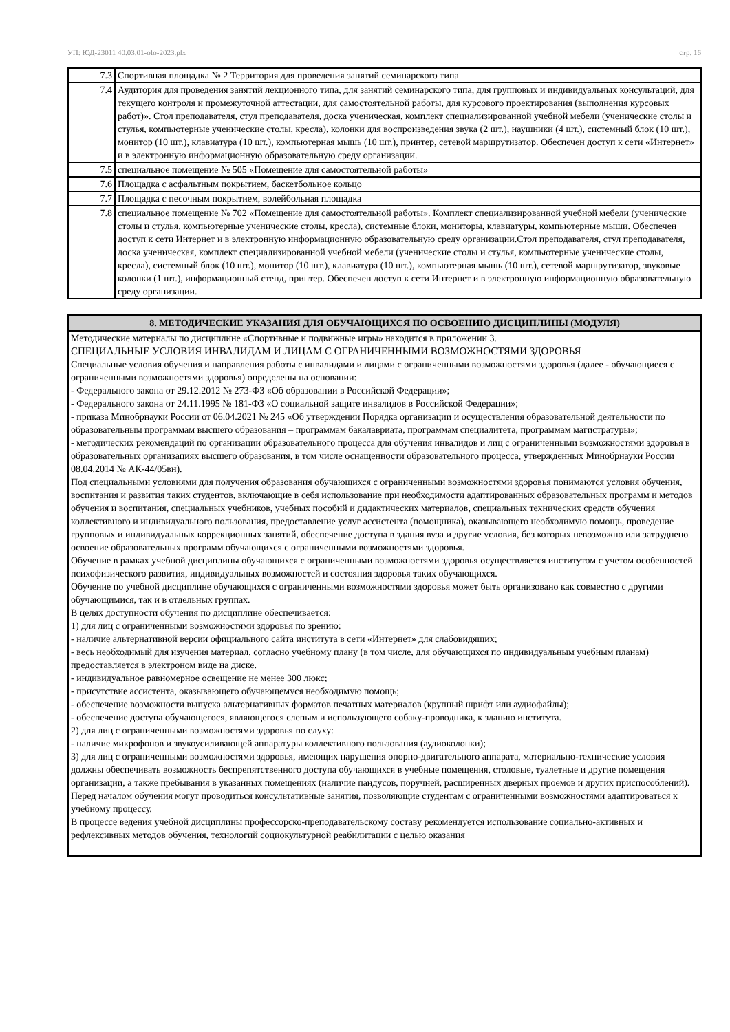УП: ЮД-23011 40.03.01-ofo-2023.plx стр. 16
| 7.3 | Спортивная площадка № 2 Территория для проведения занятий семинарского типа |
| 7.4 | Аудитория для проведения занятий лекционного типа, для занятий семинарского типа, для групповых и индивидуальных консультаций, для текущего контроля и промежуточной аттестации, для самостоятельной работы, для курсового проектирования (выполнения курсовых работ)». Стол преподавателя, стул преподавателя, доска ученическая, комплект специализированной учебной мебели (ученические столы и стулья, компьютерные ученические столы, кресла), колонки для воспроизведения звука (2 шт.), наушники (4 шт.), системный блок (10 шт.), монитор (10 шт.), клавиатура (10 шт.), компьютерная мышь (10 шт.), принтер, сетевой маршрутизатор. Обеспечен доступ к сети «Интернет» и в электронную информационную образовательную среду организации. |
| 7.5 | специальное помещение № 505 «Помещение для самостоятельной работы» |
| 7.6 | Площадка с асфальтным покрытием, баскетбольное кольцо |
| 7.7 | Площадка с песочным покрытием, волейбольная площадка |
| 7.8 | специальное помещение № 702 «Помещение для самостоятельной работы». Комплект специализированной учебной мебели (ученические столы и стулья, компьютерные ученические столы, кресла), системные блоки, мониторы, клавиатуры, компьютерные мыши. Обеспечен доступ к сети Интернет и в электронную информационную образовательную среду организации.Стол преподавателя, стул преподавателя, доска ученическая, комплект специализированной учебной мебели (ученические столы и стулья, компьютерные ученические столы, кресла), системный блок (10 шт.), монитор (10 шт.), клавиатура (10 шт.), компьютерная мышь (10 шт.), сетевой маршрутизатор, звуковые колонки (1 шт.), информационный стенд, принтер. Обеспечен доступ к сети Интернет и в электронную информационную образовательную среду организации. |
| 8. МЕТОДИЧЕСКИЕ УКАЗАНИЯ ДЛЯ ОБУЧАЮЩИХСЯ ПО ОСВОЕНИЮ ДИСЦИПЛИНЫ (МОДУЛЯ) |
| --- |
| Методические материалы по дисциплине «Спортивные и подвижные игры» находится в приложении 3. СПЕЦИАЛЬНЫЕ УСЛОВИЯ ИНВАЛИДАМ И ЛИЦАМ С ОГРАНИЧЕННЫМИ ВОЗМОЖНОСТЯМИ ЗДОРОВЬЯ Специальные условия обучения и направления работы с инвалидами и лицами с ограниченными возможностями здоровья (далее - обучающиеся с ограниченными возможностями здоровья) определены на основании: - Федерального закона от 29.12.2012 № 273-ФЗ «Об образовании в Российской Федерации»; - Федерального закона от 24.11.1995 № 181-ФЗ «О социальной защите инвалидов в Российской Федерации»; - приказа Минобрнауки России от 06.04.2021 № 245 «Об утверждении Порядка организации и осуществления образовательной деятельности по образовательным программам высшего образования – программам бакалавриата, программам специалитета, программам магистратуры»; - методических рекомендаций по организации образовательного процесса для обучения инвалидов и лиц с ограниченными возможностями здоровья в образовательных организациях высшего образования, в том числе оснащенности образовательного процесса, утвержденных Минобрнауки России 08.04.2014 № АК-44/05вн). Под специальными условиями для получения образования обучающихся с ограниченными возможностями здоровья понимаются условия обучения, воспитания и развития таких студентов, включающие в себя использование при необходимости адаптированных образовательных программ и методов обучения и воспитания, специальных учебников, учебных пособий и дидактических материалов, специальных технических средств обучения коллективного и индивидуального пользования, предоставление услуг ассистента (помощника), оказывающего необходимую помощь, проведение групповых и индивидуальных коррекционных занятий, обеспечение доступа в здания вуза и другие условия, без которых невозможно или затруднено освоение образовательных программ обучающихся с ограниченными возможностями здоровья. Обучение в рамках учебной дисциплины обучающихся с ограниченными возможностями здоровья осуществляется институтом с учетом особенностей психофизического развития, индивидуальных возможностей и состояния здоровья таких обучающихся. Обучение по учебной дисциплине обучающихся с ограниченными возможностями здоровья может быть организовано как совместно с другими обучающимися, так и в отдельных группах. В целях доступности обучения по дисциплине обеспечивается: 1) для лиц с ограниченными возможностями здоровья по зрению: - наличие альтернативной версии официального сайта института в сети «Интернет» для слабовидящих; - весь необходимый для изучения материал, согласно учебному плану (в том числе, для обучающихся по индивидуальным учебным планам) предоставляется в электроном виде на диске. - индивидуальное равномерное освещение не менее 300 люкс; - присутствие ассистента, оказывающего обучающемуся необходимую помощь; - обеспечение возможности выпуска альтернативных форматов печатных материалов (крупный шрифт или аудиофайлы); - обеспечение доступа обучающегося, являющегося слепым и использующего собаку-проводника, к зданию института. 2) для лиц с ограниченными возможностями здоровья по слуху: - наличие микрофонов и звукоусиливающей аппаратуры коллективного пользования (аудиоколонки); 3) для лиц с ограниченными возможностями здоровья, имеющих нарушения опорно-двигательного аппарата, материально-технические условия должны обеспечивать возможность беспрепятственного доступа обучающихся в учебные помещения, столовые, туалетные и другие помещения организации, а также пребывания в указанных помещениях (наличие пандусов, поручней, расширенных дверных проемов и других приспособлений). Перед началом обучения могут проводиться консультативные занятия, позволяющие студентам с ограниченными возможностями адаптироваться к учебному процессу. В процессе ведения учебной дисциплины профессорско-преподавательскому составу рекомендуется использование социально-активных и рефлексивных методов обучения, технологий социокультурной реабилитации с целью оказания |